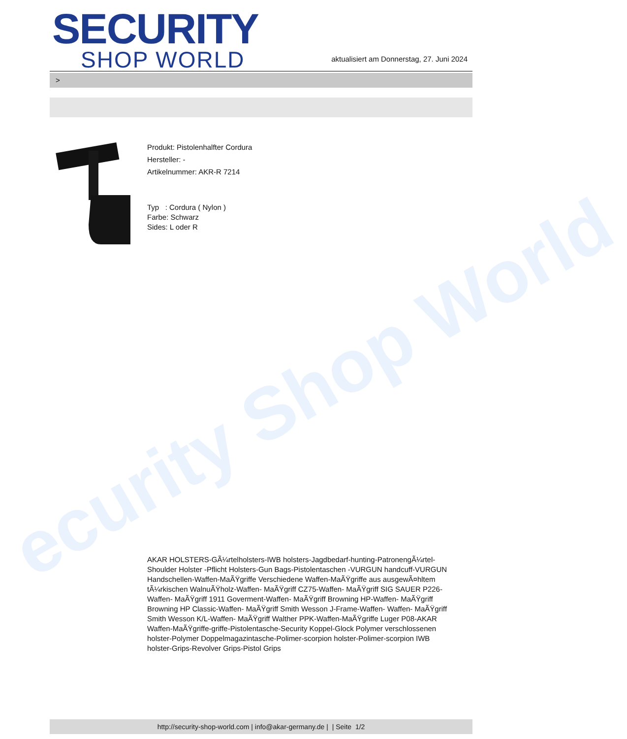ecurity Shop World
SECURITY
SHOP WORLD
aktualisiert am Donnerstag, 27. Juni 2024
>
Produkt: Pistolenhalfter Cordura
Hersteller: -
Artikelnummer: AKR-R 7214
Typ : Cordura ( Nylon )
Farbe: Schwarz
Sides: L oder R
AKAR HOLSTERS-GÃ¼rtelholsters-IWB holsters-Jagdbedarf-hunting-PatronengÃ¼rtel- Shoulder Holster -Pflicht Holsters-Gun Bags-Pistolentaschen -VURGUN handcuff-VURGUN Handschellen-Waffen-MaÃŸgriffe Verschiedene Waffen-MaÃŸgriffe aus ausgewÃ¤hltem tÃ¼rkischen WalnuÃŸholz-Waffen- MaÃŸgriff CZ75-Waffen- MaÃŸgriff SIG SAUER P226-Waffen- MaÃŸgriff 1911 Goverment-Waffen- MaÃŸgriff Browning HP-Waffen- MaÃŸgriff Browning HP Classic-Waffen- MaÃŸgriff Smith Wesson J-Frame-Waffen- Waffen- MaÃŸgriff Smith Wesson K/L-Waffen- MaÃŸgriff Walther PPK-Waffen-MaÃŸgriffe Luger P08-AKAR Waffen-MaÃŸgriffe-griffe-Pistolentasche-Security Koppel-Glock Polymer verschlossenen holster-Polymer Doppelmagazintasche-Polimer-scorpion holster-Polimer-scorpion IWB holster-Grips-Revolver Grips-Pistol Grips
http://security-shop-world.com | info@akar-germany.de | | Seite 1/2